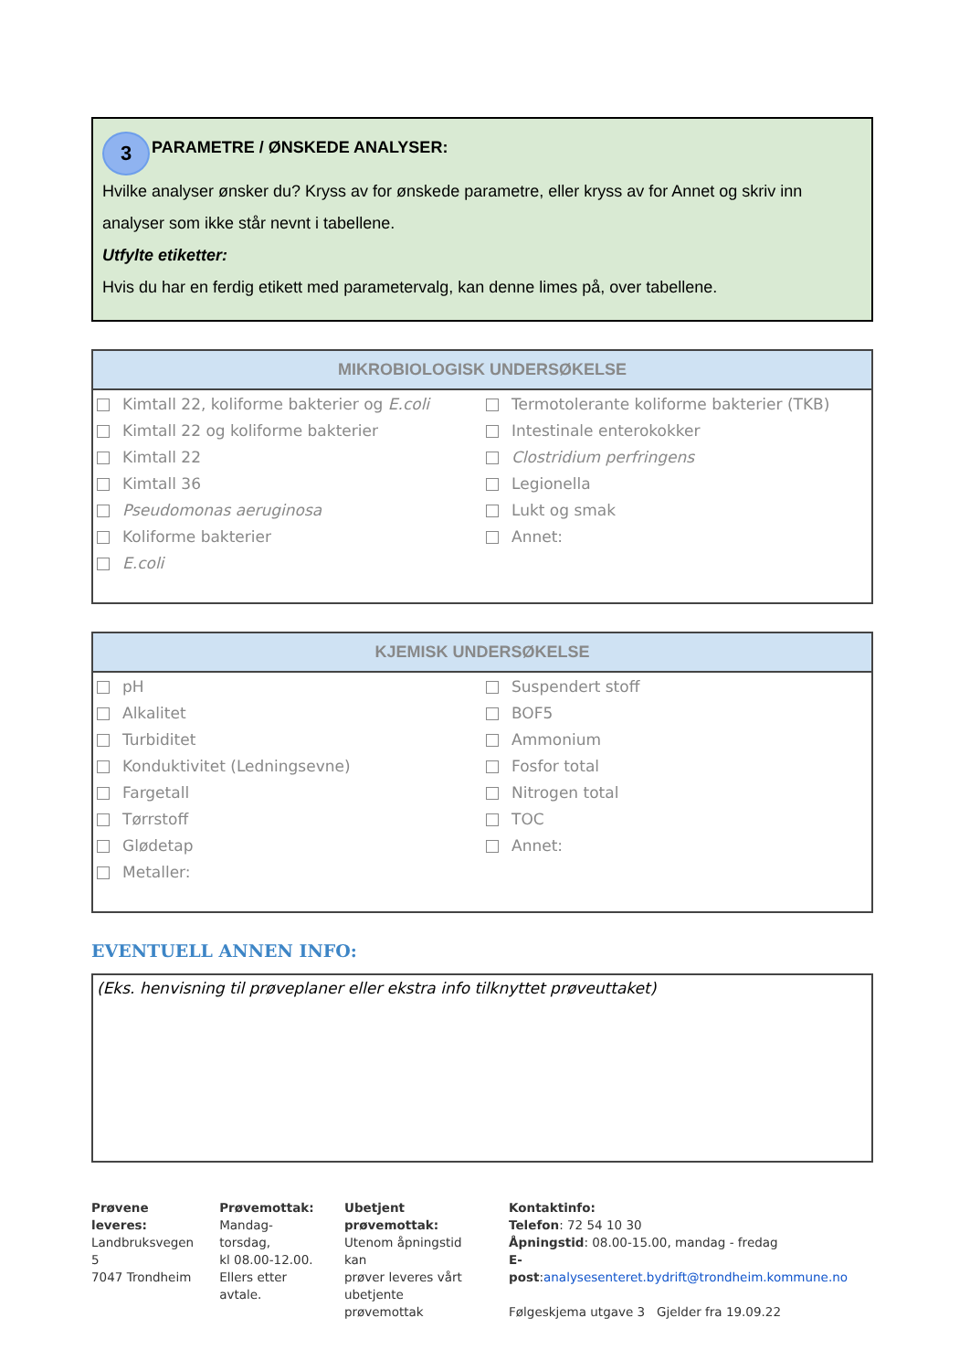3 PARAMETRE / ØNSKEDE ANALYSER:
Hvilke analyser ønsker du? Kryss av for ønskede parametre, eller kryss av for Annet og skriv inn analyser som ikke står nevnt i tabellene.
Utfylte etiketter:
Hvis du har en ferdig etikett med parametervalg, kan denne limes på, over tabellene.
MIKROBIOLOGISK UNDERSØKELSE
| Kimtall 22, koliforme bakterier og E.coli | Termotolerante koliforme bakterier (TKB) |
| Kimtall 22 og koliforme bakterier | Intestinale enterokokker |
| Kimtall 22 | Clostridium perfringens |
| Kimtall 36 | Legionella |
| Pseudomonas aeruginosa | Lukt og smak |
| Koliforme bakterier | Annet: |
| E.coli | |
KJEMISK UNDERSØKELSE
| pH | Suspendert stoff |
| Alkalitet | BOF5 |
| Turbiditet | Ammonium |
| Konduktivitet (Ledningsevne) | Fosfor total |
| Fargetall | Nitrogen total |
| Tørrstoff | TOC |
| Glødetap | Annet: |
| Metaller: | |
EVENTUELL ANNEN INFO:
(Eks. henvisning til prøveplaner eller ekstra info tilknyttet prøveuttaket)
Prøvene leveres:
Landbruksvegen 5
7047 Trondheim
Prøvemottak:
Mandag-torsdag,
kl 08.00-12.00.
Ellers etter avtale.
Ubetjent prøvemottak:
Utenom åpningstid kan
prøver leveres vårt
ubetjente prøvemottak
Kontaktinfo:
Telefon: 72 54 10 30
Åpningstid: 08.00-15.00, mandag - fredag
E-post:analysesenteret.bydrift@trondheim.kommune.no
Følgeskjema utgave 3 Gjelder fra 19.09.22